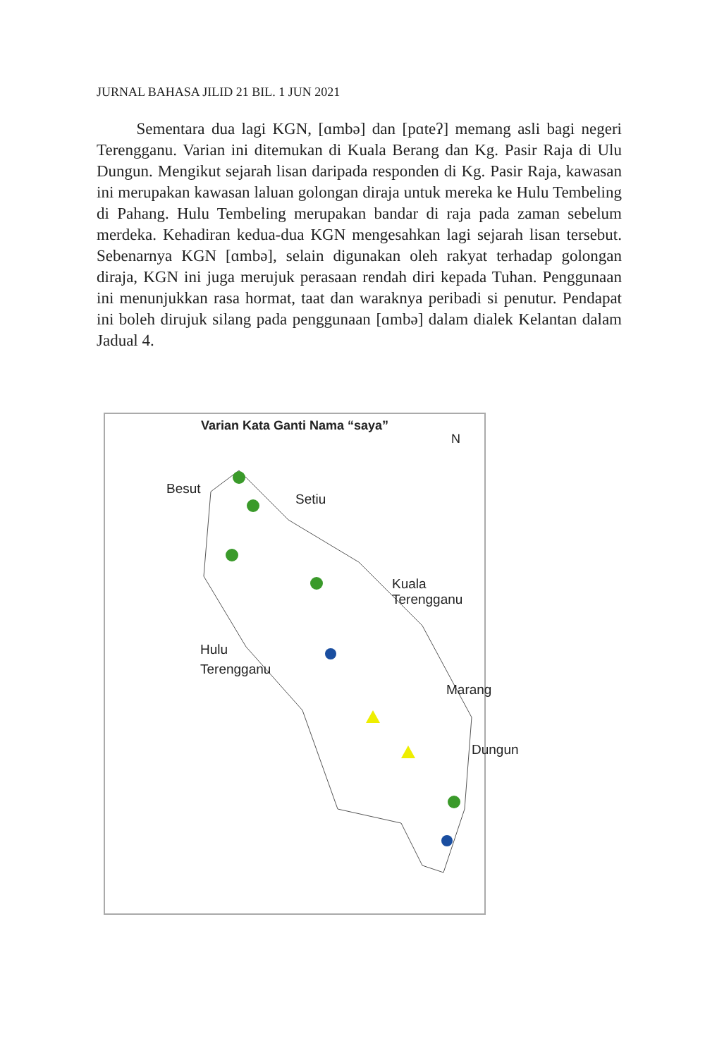JURNAL BAHASA JILID 21 BIL. 1 JUN 2021
Sementara dua lagi KGN, [ɑmbə] dan [pɑteʔ] memang asli bagi negeri Terengganu. Varian ini ditemukan di Kuala Berang dan Kg. Pasir Raja di Ulu Dungun. Mengikut sejarah lisan daripada responden di Kg. Pasir Raja, kawasan ini merupakan kawasan laluan golongan diraja untuk mereka ke Hulu Tembeling di Pahang. Hulu Tembeling merupakan bandar di raja pada zaman sebelum merdeka. Kehadiran kedua-dua KGN mengesahkan lagi sejarah lisan tersebut. Sebenarnya KGN [ɑmbə], selain digunakan oleh rakyat terhadap golongan diraja, KGN ini juga merujuk perasaan rendah diri kepada Tuhan. Penggunaan ini menunjukkan rasa hormat, taat dan waraknya peribadi si penutur. Pendapat ini boleh dirujuk silang pada penggunaan [ɑmbə] dalam dialek Kelantan dalam Jadual 4.
Varian Kata Ganti Nama “saya”
N
Besut
Setiu
Kuala Terengganu
Hulu
Terengganu
Marang
Dungun